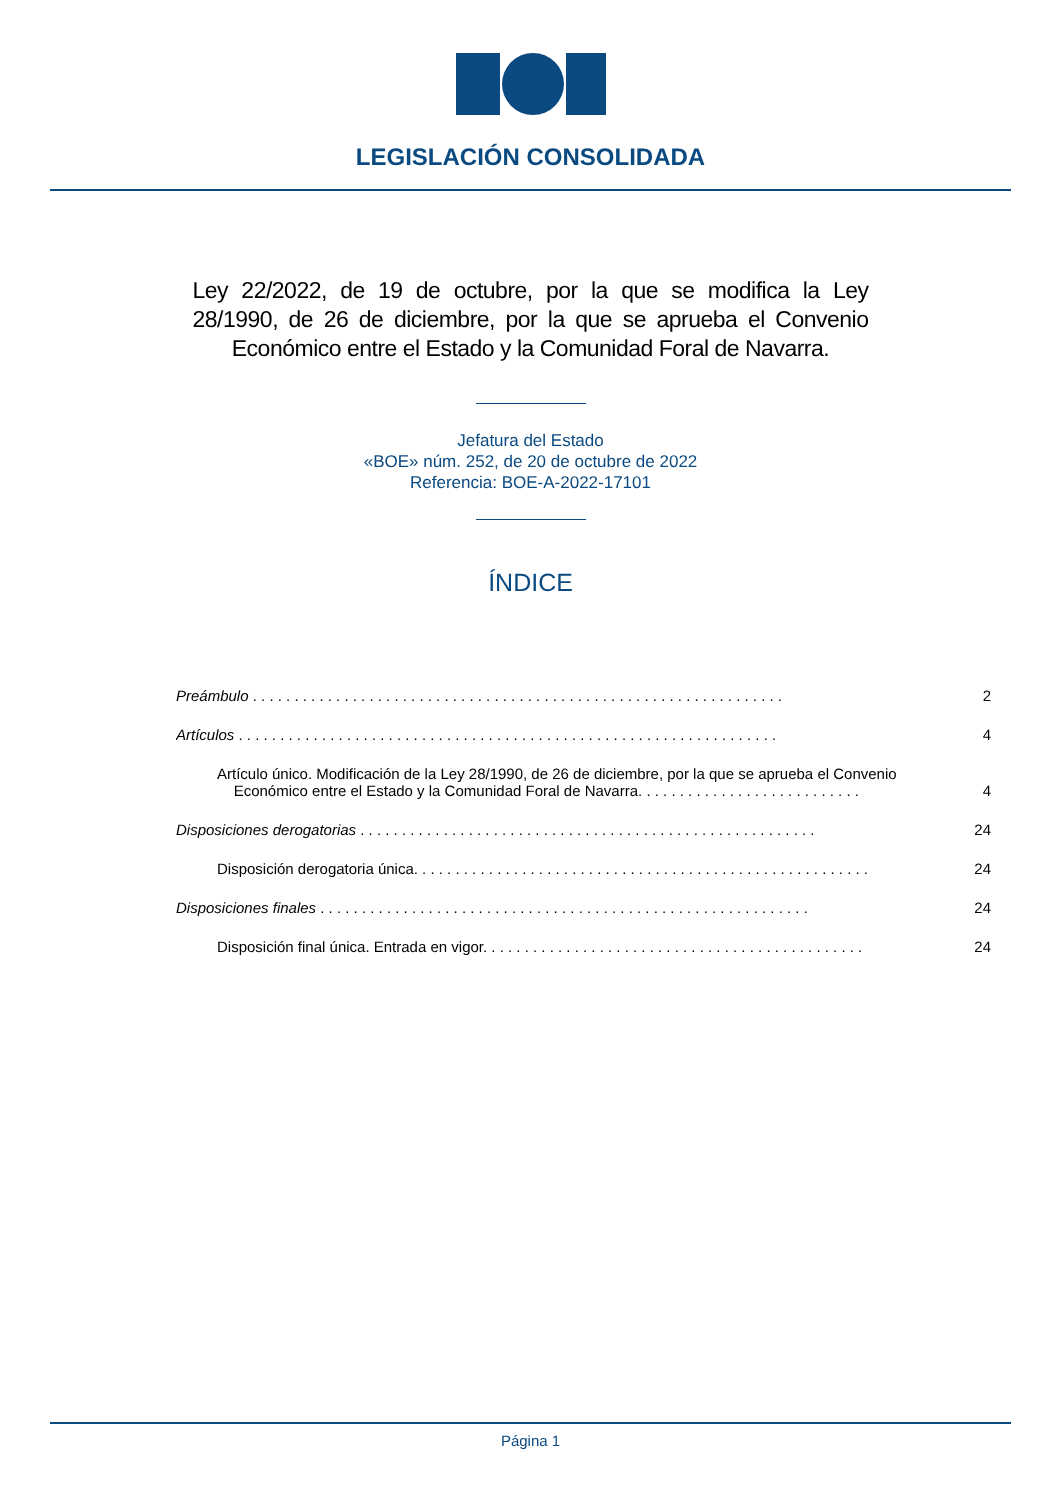LEGISLACIÓN CONSOLIDADA
Ley 22/2022, de 19 de octubre, por la que se modifica la Ley 28/1990, de 26 de diciembre, por la que se aprueba el Convenio Económico entre el Estado y la Comunidad Foral de Navarra.
Jefatura del Estado
«BOE» núm. 252, de 20 de octubre de 2022
Referencia: BOE-A-2022-17101
ÍNDICE
Preámbulo . . . . . . . . . . . . . . . . . . . . . . . . . . . . . . . . . . . . . . . . . . . . . . . . . . . . . . . . . . . . . . . . 2
Artículos . . . . . . . . . . . . . . . . . . . . . . . . . . . . . . . . . . . . . . . . . . . . . . . . . . . . . . . . . . . . . . . . . 4
Artículo único. Modificación de la Ley 28/1990, de 26 de diciembre, por la que se aprueba el Convenio
Económico entre el Estado y la Comunidad Foral de Navarra. . . . . . . . . . . . . . . . . . . . . . . . . . . 4
Disposiciones derogatorias . . . . . . . . . . . . . . . . . . . . . . . . . . . . . . . . . . . . . . . . . . . . . . . . . . . . . . . 24
Disposición derogatoria única. . . . . . . . . . . . . . . . . . . . . . . . . . . . . . . . . . . . . . . . . . . . . . . . . . . . . . . 24
Disposiciones finales . . . . . . . . . . . . . . . . . . . . . . . . . . . . . . . . . . . . . . . . . . . . . . . . . . . . . . . . . . . 24
Disposición final única. Entrada en vigor. . . . . . . . . . . . . . . . . . . . . . . . . . . . . . . . . . . . . . . . . . . . . . 24
Página 1